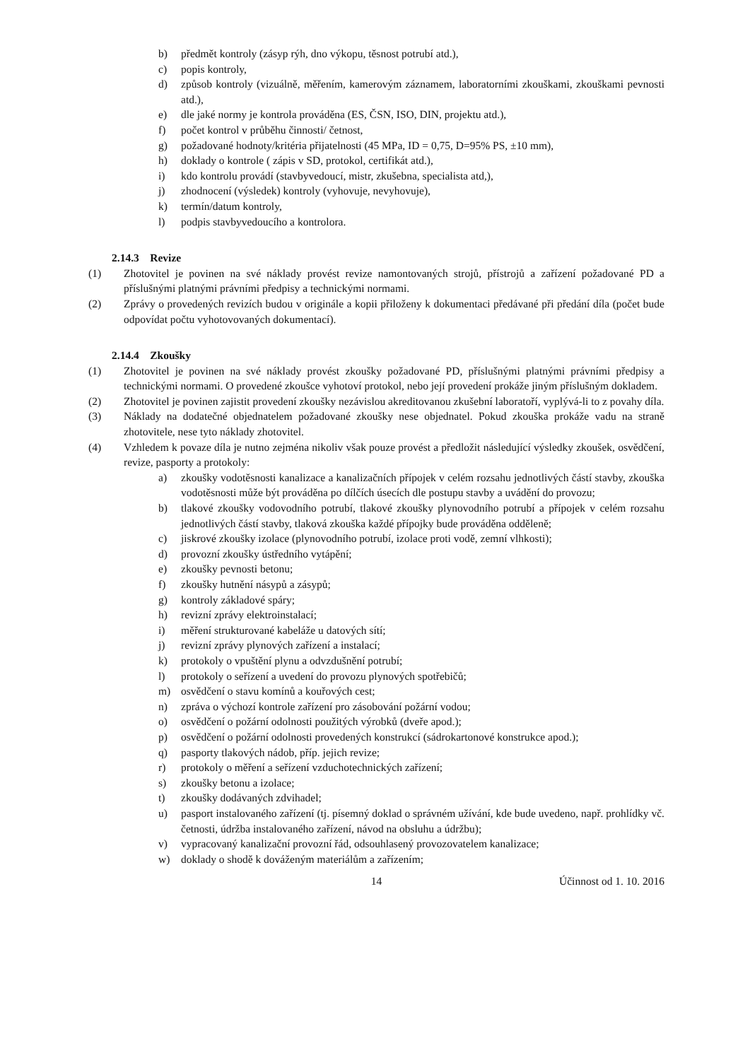b) předmět kontroly (zásyp rýh, dno výkopu, těsnost potrubí atd.),
c) popis kontroly,
d) způsob kontroly (vizuálně, měřením, kamerovým záznamem, laboratorními zkouškami, zkouškami pevnosti atd.),
e) dle jaké normy je kontrola prováděna (ES, ČSN, ISO, DIN, projektu atd.),
f) počet kontrol v průběhu činnosti/ četnost,
g) požadované hodnoty/kritéria přijatelnosti (45 MPa, ID = 0,75, D=95% PS, ±10 mm),
h) doklady o kontrole ( zápis v SD, protokol, certifikát atd.),
i) kdo kontrolu provádí (stavbyvedoucí, mistr, zkušebna, specialista atd,),
j) zhodnocení (výsledek) kontroly (vyhovuje, nevyhovuje),
k) termín/datum kontroly,
l) podpis stavbyvedoucího a kontrolora.
2.14.3 Revize
(1) Zhotovitel je povinen na své náklady provést revize namontovaných strojů, přístrojů a zařízení požadované PD a příslušnými platnými právními předpisy a technickými normami.
(2) Zprávy o provedených revizích budou v originále a kopii přiloženy k dokumentaci předávané při předání díla (počet bude odpovídat počtu vyhotovovaných dokumentací).
2.14.4 Zkoušky
(1) Zhotovitel je povinen na své náklady provést zkoušky požadované PD, příslušnými platnými právními předpisy a technickými normami. O provedené zkoušce vyhotoví protokol, nebo její provedení prokáže jiným příslušným dokladem.
(2) Zhotovitel je povinen zajistit provedení zkoušky nezávislou akreditovanou zkušební laboratoří, vyplývá-li to z povahy díla.
(3) Náklady na dodatečné objednatelem požadované zkoušky nese objednatel. Pokud zkouška prokáže vadu na straně zhotovitele, nese tyto náklady zhotovitel.
(4) Vzhledem k povaze díla je nutno zejména nikoliv však pouze provést a předložit následující výsledky zkoušek, osvědčení, revize, pasporty a protokoly:
a) zkoušky vodotěsnosti kanalizace a kanalizačních přípojek v celém rozsahu jednotlivých částí stavby, zkouška vodotěsnosti může být prováděna po dílčích úsecích dle postupu stavby a uvádění do provozu;
b) tlakové zkoušky vodovodního potrubí, tlakové zkoušky plynovodního potrubí a přípojek v celém rozsahu jednotlivých částí stavby, tlaková zkouška každé přípojky bude prováděna odděleně;
c) jiskrové zkoušky izolace (plynovodního potrubí, izolace proti vodě, zemní vlhkosti);
d) provozní zkoušky ústředního vytápění;
e) zkoušky pevnosti betonu;
f) zkoušky hutnění násypů a zásypů;
g) kontroly základové spáry;
h) revizní zprávy elektroinstalací;
i) měření strukturované kabeláže u datových sítí;
j) revizní zprávy plynových zařízení a instalací;
k) protokoly o vpuštění plynu a odvzdušnění potrubí;
l) protokoly o seřízení a uvedení do provozu plynových spotřebičů;
m) osvědčení o stavu komínů a kouřových cest;
n) zpráva o výchozí kontrole zařízení pro zásobování požární vodou;
o) osvědčení o požární odolnosti použitých výrobků (dveře apod.);
p) osvědčení o požární odolnosti provedených konstrukcí (sádrokartonové konstrukce apod.);
q) pasporty tlakových nádob, příp. jejich revize;
r) protokoly o měření a seřízení vzduchotechnických zařízení;
s) zkoušky betonu a izolace;
t) zkoušky dodávaných zdvihadel;
u) pasport instalovaného zařízení (tj. písemný doklad o správném užívání, kde bude uvedeno, např. prohlídky vč. četnosti, údržba instalovaného zařízení, návod na obsluhu a údržbu);
v) vypracovaný kanalizační provozní řád, odsouhlasený provozovatelem kanalizace;
w) doklady o shodě k dováženým materiálům a zařízením;
14 Účinnost od 1. 10. 2016